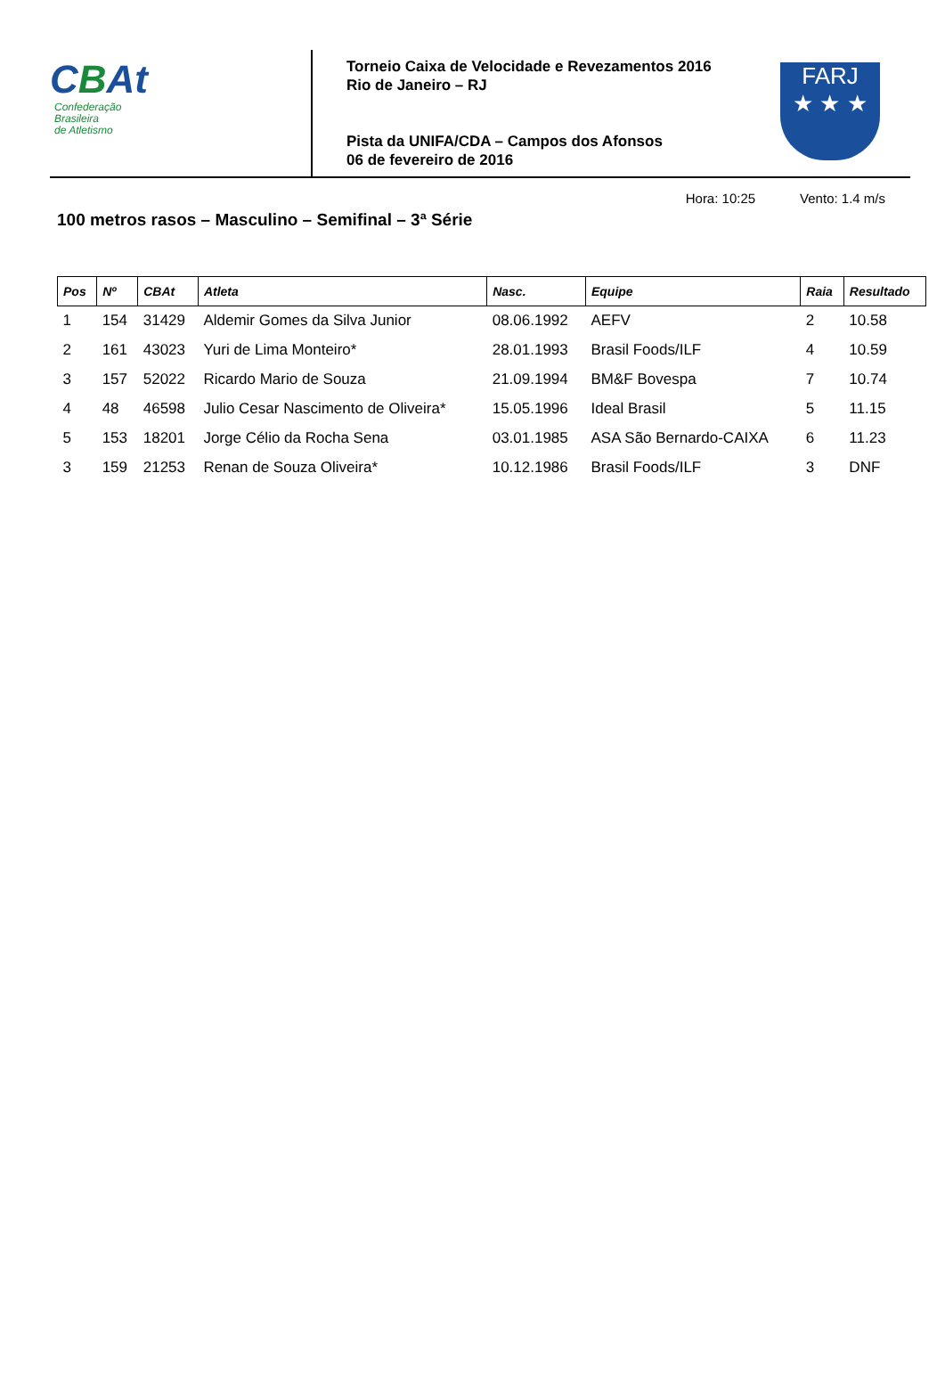CBAt
Confederação
Brasileira
de Atletismo
Torneio Caixa de Velocidade e Revezamentos 2016
Rio de Janeiro – RJ
Pista da UNIFA/CDA – Campos dos Afonsos
06 de fevereiro de 2016
FARJ
★ ★ ★
100 metros rasos – Masculino – Semifinal – 3ª Série
Hora: 10:25 Vento: 1.4 m/s
| Pos | Nº | CBAt | Atleta | Nasc. | Equipe | Raia | Resultado |
| --- | --- | --- | --- | --- | --- | --- | --- |
| 1 | 154 | 31429 | Aldemir Gomes da Silva Junior | 08.06.1992 | AEFV | 2 | 10.58 |
| 2 | 161 | 43023 | Yuri de Lima Monteiro* | 28.01.1993 | Brasil Foods/ILF | 4 | 10.59 |
| 3 | 157 | 52022 | Ricardo Mario de Souza | 21.09.1994 | BM&F Bovespa | 7 | 10.74 |
| 4 | 48 | 46598 | Julio Cesar Nascimento de Oliveira* | 15.05.1996 | Ideal Brasil | 5 | 11.15 |
| 5 | 153 | 18201 | Jorge Célio da Rocha Sena | 03.01.1985 | ASA São Bernardo-CAIXA | 6 | 11.23 |
| 3 | 159 | 21253 | Renan de Souza Oliveira* | 10.12.1986 | Brasil Foods/ILF | 3 | DNF |